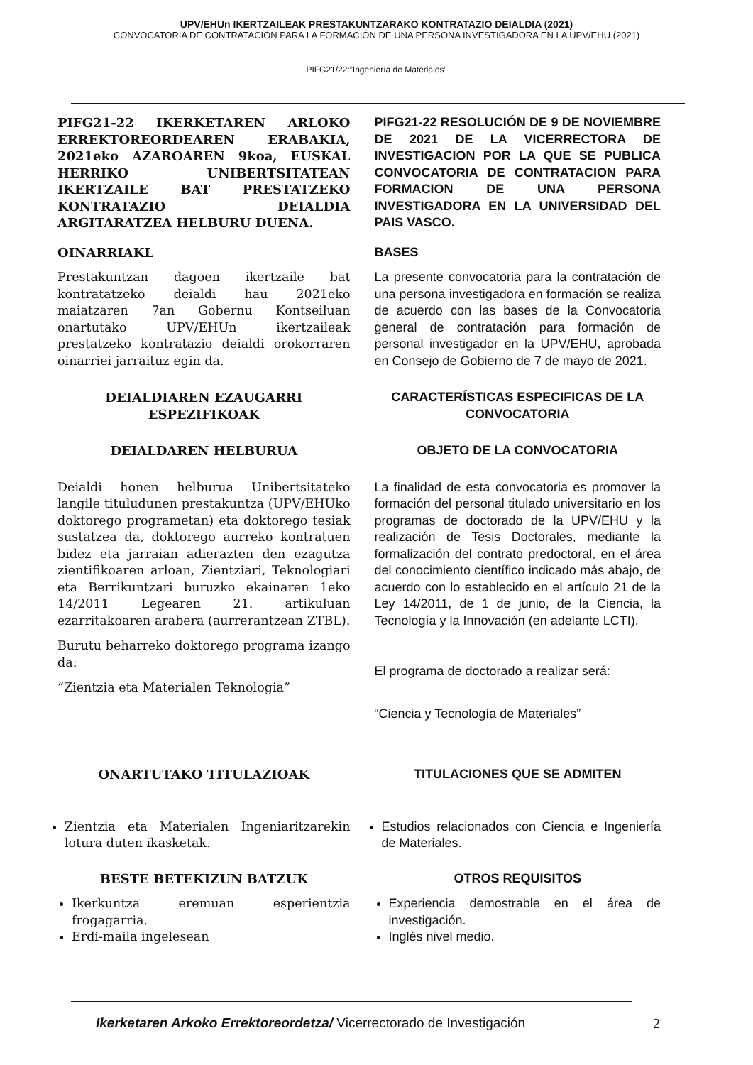UPV/EHUn IKERTZAILEAK PRESTAKUNTZARAKO KONTRATAZIO DEIALDIA (2021)
CONVOCATORIA DE CONTRATACIÓN PARA LA FORMACIÓN DE UNA PERSONA INVESTIGADORA EN LA UPV/EHU (2021)
PIFG21/22:”Ingeniería de Materiales”
PIFG21-22 IKERKETAREN ARLOKO ERREKTOREORDEAREN ERABAKIA, 2021eko AZAROAREN 9koa, EUSKAL HERRIKO UNIBERTSITATEAN IKERTZAILE BAT PRESTATZEKO KONTRATAZIO DEIALDIA ARGITARATZEA HELBURU DUENA.
PIFG21-22 RESOLUCIÓN DE 9 DE NOVIEMBRE DE 2021 DE LA VICERRECTORA DE INVESTIGACION POR LA QUE SE PUBLICA CONVOCATORIA DE CONTRATACION PARA FORMACION DE UNA PERSONA INVESTIGADORA EN LA UNIVERSIDAD DEL PAIS VASCO.
OINARRIAKL BASES
Prestakuntzan dagoen ikertzaile bat kontratatzeko deialdi hau 2021eko maiatzaren 7an Gobernu Kontseiluan onartutako UPV/EHUn ikertzaileak prestatzeko kontratazio deialdi orokorraren oinarriei jarraituz egin da.
La presente convocatoria para la contratación de una persona investigadora en formación se realiza de acuerdo con las bases de la Convocatoria general de contratación para formación de personal investigador en la UPV/EHU, aprobada en Consejo de Gobierno de 7 de mayo de 2021.
DEIALDIAREN EZAUGARRI ESPEZIFIKOAK CARACTERÍSTICAS ESPECIFICAS DE LA CONVOCATORIA
DEIALDAREN HELBURUA OBJETO DE LA CONVOCATORIA
Deialdi honen helburua Unibertsitateko langile tituludunen prestakuntza (UPV/EHUko doktorego programetan) eta doktorego tesiak sustatzea da, doktorego aurreko kontratuen bidez eta jarraian adierazten den ezagutza zientifikoaren arloan, Zientziari, Teknologiari eta Berrikuntzari buruzko ekainaren 1eko 14/2011 Legearen 21. artikuluan ezarritakoaren arabera (aurrerantzean ZTBL).
Burutu beharreko doktorego programa izango da:
“Zientzia eta Materialen Teknologia”
La finalidad de esta convocatoria es promover la formación del personal titulado universitario en los programas de doctorado de la UPV/EHU y la realización de Tesis Doctorales, mediante la formalización del contrato predoctoral, en el área del conocimiento científico indicado más abajo, de acuerdo con lo establecido en el artículo 21 de la Ley 14/2011, de 1 de junio, de la Ciencia, la Tecnología y la Innovación (en adelante LCTI).
El programa de doctorado a realizar será:
“Ciencia y Tecnología de Materiales”
ONARTUTAKO TITULAZIOAK TITULACIONES QUE SE ADMITEN
Zientzia eta Materialen Ingeniaritzarekin lotura duten ikasketak.
Estudios relacionados con Ciencia e Ingeniería de Materiales.
BESTE BETEKIZUN BATZUK OTROS REQUISITOS
Ikerkuntza eremuan esperientzia frogagarria.
Erdi-maila ingelesean
Experiencia demostrable en el área de investigación.
Inglés nivel medio.
Ikerketaren Arkoko Errektoreordetza/ Vicerrectorado de Investigación
2